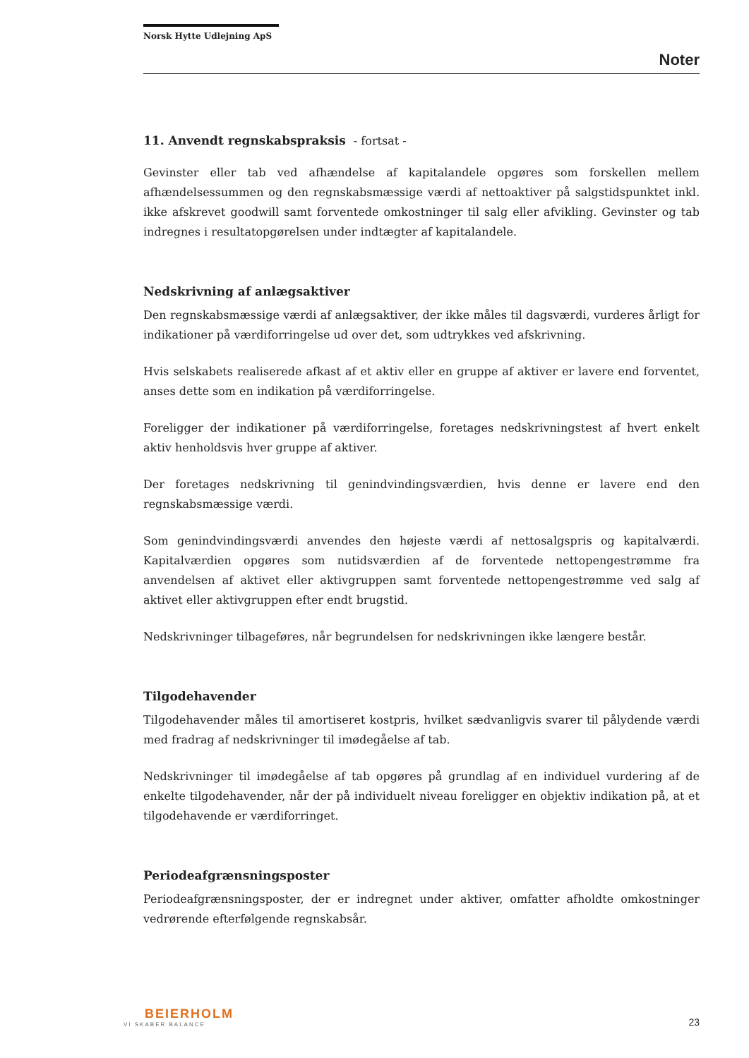Norsk Hytte Udlejning ApS
Noter
11. Anvendt regnskabspraksis - fortsat -
Gevinster eller tab ved afhændelse af kapitalandele opgøres som forskellen mellem afhændelsessummen og den regnskabsmæssige værdi af nettoaktiver på salgstidspunktet inkl. ikke afskrevet goodwill samt forventede omkostninger til salg eller afvikling. Gevinster og tab indregnes i resultatopgørelsen under indtægter af kapitalandele.
Nedskrivning af anlægsaktiver
Den regnskabsmæssige værdi af anlægsaktiver, der ikke måles til dagsværdi, vurderes årligt for indikationer på værdiforringelse ud over det, som udtrykkes ved afskrivning.
Hvis selskabets realiserede afkast af et aktiv eller en gruppe af aktiver er lavere end forventet, anses dette som en indikation på værdiforringelse.
Foreligger der indikationer på værdiforringelse, foretages nedskrivningstest af hvert enkelt aktiv henholdsvis hver gruppe af aktiver.
Der foretages nedskrivning til genindvindingsværdien, hvis denne er lavere end den regnskabsmæssige værdi.
Som genindvindingsværdi anvendes den højeste værdi af nettosalgspris og kapitalværdi. Kapitalværdien opgøres som nutidsværdien af de forventede nettopengestrømme fra anvendelsen af aktivet eller aktivgruppen samt forventede nettopengestrømme ved salg af aktivet eller aktivgruppen efter endt brugstid.
Nedskrivninger tilbageføres, når begrundelsen for nedskrivningen ikke længere består.
Tilgodehavender
Tilgodehavender måles til amortiseret kostpris, hvilket sædvanligvis svarer til pålydende værdi med fradrag af nedskrivninger til imødegåelse af tab.
Nedskrivninger til imødegåelse af tab opgøres på grundlag af en individuel vurdering af de enkelte tilgodehavender, når der på individuelt niveau foreligger en objektiv indikation på, at et tilgodehavende er værdiforringet.
Periodeafgrænsningsposter
Periodeafgrænsningsposter, der er indregnet under aktiver, omfatter afholdte omkostninger vedrørende efterfølgende regnskabsår.
BEIERHOLM
VI SKABER BALANCE
23